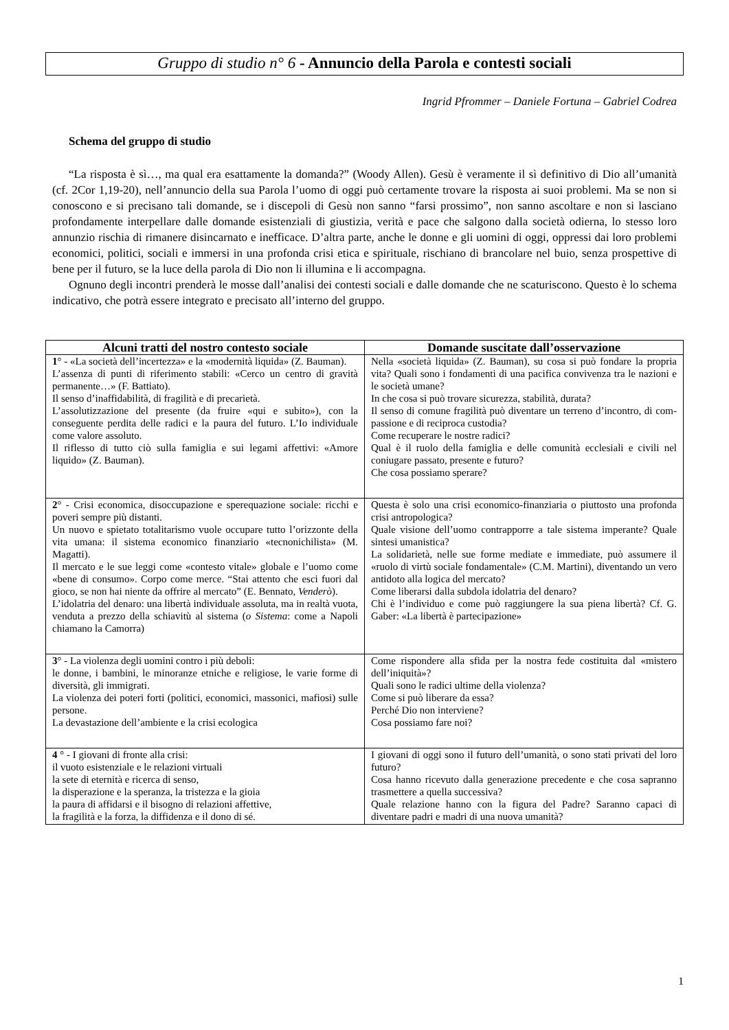Gruppo di studio n° 6 - Annuncio della Parola e contesti sociali
Ingrid Pfrommer – Daniele Fortuna – Gabriel Codrea
Schema del gruppo di studio
“La risposta è sì…, ma qual era esattamente la domanda?” (Woody Allen). Gesù è veramente il sì definitivo di Dio all’umanità (cf. 2Cor 1,19-20), nell’annuncio della sua Parola l’uomo di oggi può certamente trovare la risposta ai suoi problemi. Ma se non si conoscono e si precisano tali domande, se i discepoli di Gesù non sanno “farsi prossimo”, non sanno ascoltare e non si lasciano profondamente interpellare dalle domande esistenziali di giustizia, verità e pace che salgono dalla società odierna, lo stesso loro annunzio rischia di rimanere disincarnato e inefficace. D’altra parte, anche le donne e gli uomini di oggi, oppressi dai loro problemi economici, politici, sociali e immersi in una profonda crisi etica e spirituale, rischiano di brancolare nel buio, senza prospettive di bene per il futuro, se la luce della parola di Dio non li illumina e li accompagna.
Ognuno degli incontri prenderà le mosse dall’analisi dei contesti sociali e dalle domande che ne scaturiscono. Questo è lo schema indicativo, che potrà essere integrato e precisato all’interno del gruppo.
| Alcuni tratti del nostro contesto sociale | Domande suscitate dall’osservazione |
| --- | --- |
| 1 ° - «La società dell’incertezza» e la «modernità liquida» (Z. Bauman). L’assenza di punti di riferimento stabili: «Cerco un centro di gravità permanente…» (F. Battiato). Il senso d’inaffidabilità, di fragilità e di precarietà. L’assolutizzazione del presente (da fruire «qui e subito»), con la conseguente perdita delle radici e la paura del futuro. L’Io individuale come valore assoluto. Il riflesso di tutto ciò sulla famiglia e sui legami affettivi: «Amore liquido» (Z. Bauman). | Nella «società liquida» (Z. Bauman), su cosa si può fondare la propria vita? Quali sono i fondamenti di una pacifica convivenza tra le nazioni e le società umane? In che cosa si può trovare sicurezza, stabilità, durata? Il senso di comune fragilità può diventare un terreno d’incontro, di com-passione e di reciproca custodia? Come recuperare le nostre radici? Qual è il ruolo della famiglia e delle comunità ecclesiali e civili nel coniugare passato, presente e futuro? Che cosa possiamo sperare? |
| 2 ° - Crisi economica, disoccupazione e sperequazione sociale: ricchi e poveri sempre più distanti. Un nuovo e spietato totalitarismo vuole occupare tutto l’orizzonte della vita umana: il sistema economico finanziario «tecnonichilista» (M. Magatti). Il mercato e le sue leggi come «contesto vitale» globale e l’uomo come «bene di consumo». Corpo come merce. “Stai attento che esci fuori dal gioco, se non hai niente da offrire al mercato” (E. Bennato, Venderò ). L’idolatria del denaro: una libertà individuale assoluta, ma in realtà vuota, venduta a prezzo della schiavitù al sistema ( o Sistema : come a Napoli chiamano la Camorra) | Questa è solo una crisi economico-finanziaria o piuttosto una profonda crisi antropologica? Quale visione dell’uomo contrapporre a tale sistema imperante? Quale sintesi umanistica? La solidarietà, nelle sue forme mediate e immediate, può assumere il «ruolo di virtù sociale fondamentale» (C.M. Martini), diventando un vero antidoto alla logica del mercato? Come liberarsi dalla subdola idolatria del denaro? Chi è l’individuo e come può raggiungere la sua piena libertà? Cf. G. Gaber: «La libertà è partecipazione» |
| 3 ° - La violenza degli uomini contro i più deboli: le donne, i bambini, le minoranze etniche e religiose, le varie forme di diversità, gli immigrati. La violenza dei poteri forti (politici, economici, massonici, mafiosi) sulle persone. La devastazione dell’ambiente e la crisi ecologica | Come rispondere alla sfida per la nostra fede costituita dal «mistero dell’iniquità»? Quali sono le radici ultime della violenza? Come si può liberare da essa? Perché Dio non interviene? Cosa possiamo fare noi? |
| 4 ° - I giovani di fronte alla crisi: il vuoto esistenziale e le relazioni virtuali la sete di eternità e ricerca di senso, la disperazione e la speranza, la tristezza e la gioia la paura di affidarsi e il bisogno di relazioni affettive, la fragilità e la forza, la diffidenza e il dono di sé. | I giovani di oggi sono il futuro dell’umanità, o sono stati privati del loro futuro? Cosa hanno ricevuto dalla generazione precedente e che cosa sapranno trasmettere a quella successiva? Quale relazione hanno con la figura del Padre? Saranno capaci di diventare padri e madri di una nuova umanità? |
1